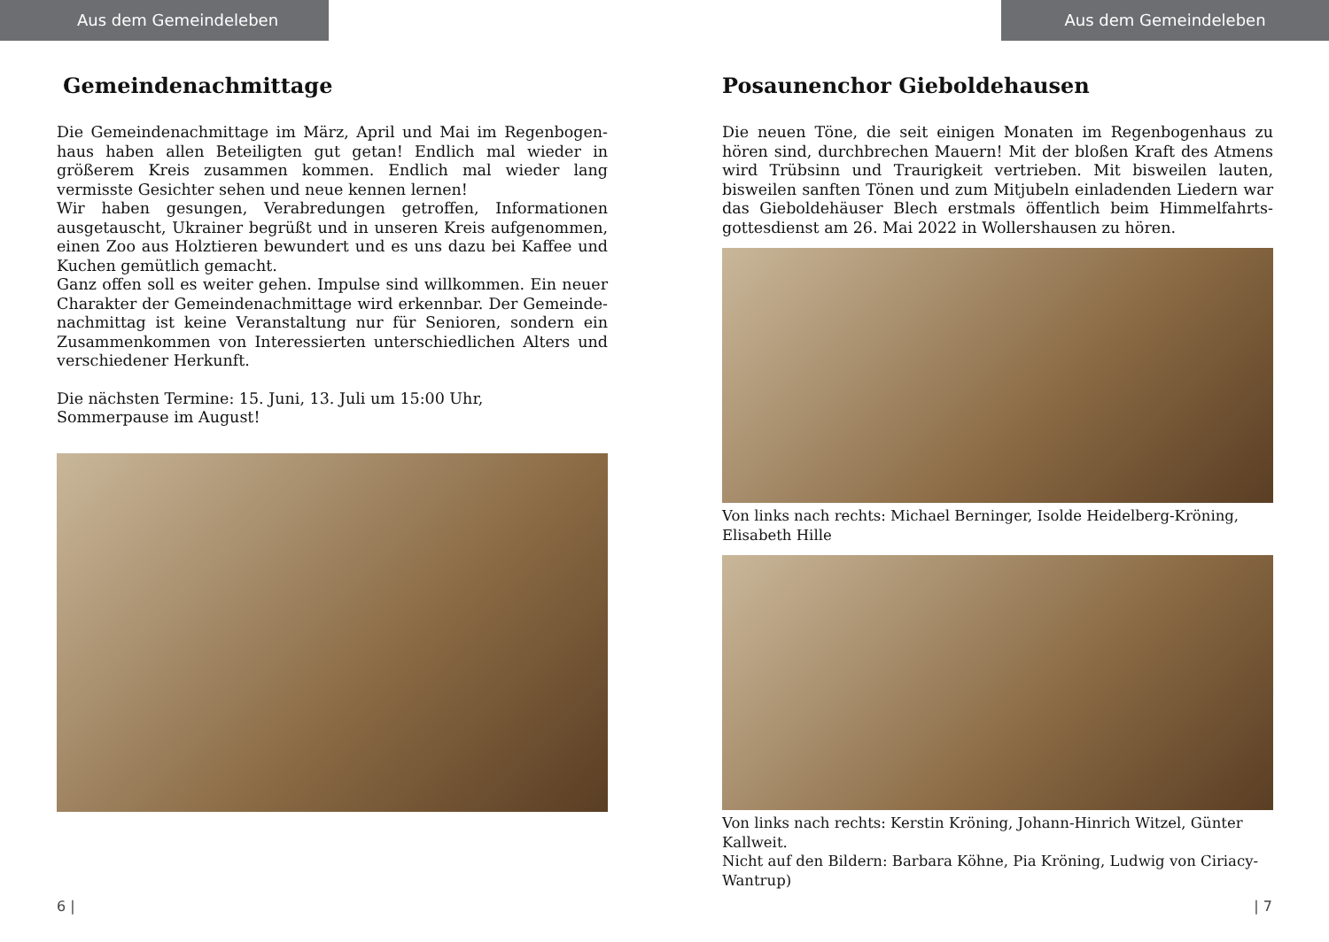Aus dem Gemeindeleben
Gemeindenachmittage
Die Gemeindenachmittage im März, April und Mai im Regenbogen­haus haben allen Beteiligten gut getan! Endlich mal wieder in größerem Kreis zusammen kommen. Endlich mal wieder lang vermisste Gesichter sehen und neue kennen lernen!
Wir haben gesungen, Verabredungen getroffen, Informationen ausgetauscht, Ukrainer begrüßt und in unseren Kreis aufgenommen, einen Zoo aus Holztieren bewundert und es uns dazu bei Kaffee und Kuchen gemütlich gemacht.
Ganz offen soll es weiter gehen. Impulse sind willkommen. Ein neuer Charakter der Gemeindenachmittage wird erkennbar. Der Gemeinde­nachmittag ist keine Veranstaltung nur für Senioren, sondern ein Zusammenkommen von Interessierten unterschiedlichen Alters und verschiedener Herkunft.
Die nächsten Termine: 15. Juni, 13. Juli um 15:00 Uhr,
Sommerpause im August!
6 |
Aus dem Gemeindeleben
Posaunenchor Gieboldehausen
Die neuen Töne, die seit einigen Monaten im Regenbogenhaus zu hören sind, durchbrechen Mauern! Mit der bloßen Kraft des Atmens wird Trübsinn und Traurigkeit vertrieben. Mit bisweilen lauten, bisweilen sanften Tönen und zum Mitjubeln einladenden Liedern war das Gieboldehäuser Blech erstmals öffentlich beim Himmelfahrts­gottesdienst am 26. Mai 2022 in Wollershausen zu hören.
Von links nach rechts: Michael Berninger, Isolde Heidelberg-Kröning, Elisabeth Hille
Von links nach rechts: Kerstin Kröning, Johann-Hinrich Witzel, Günter Kallweit.
Nicht auf den Bildern: Barbara Köhne, Pia Kröning, Ludwig von Ciriacy-Wantrup)
| 7